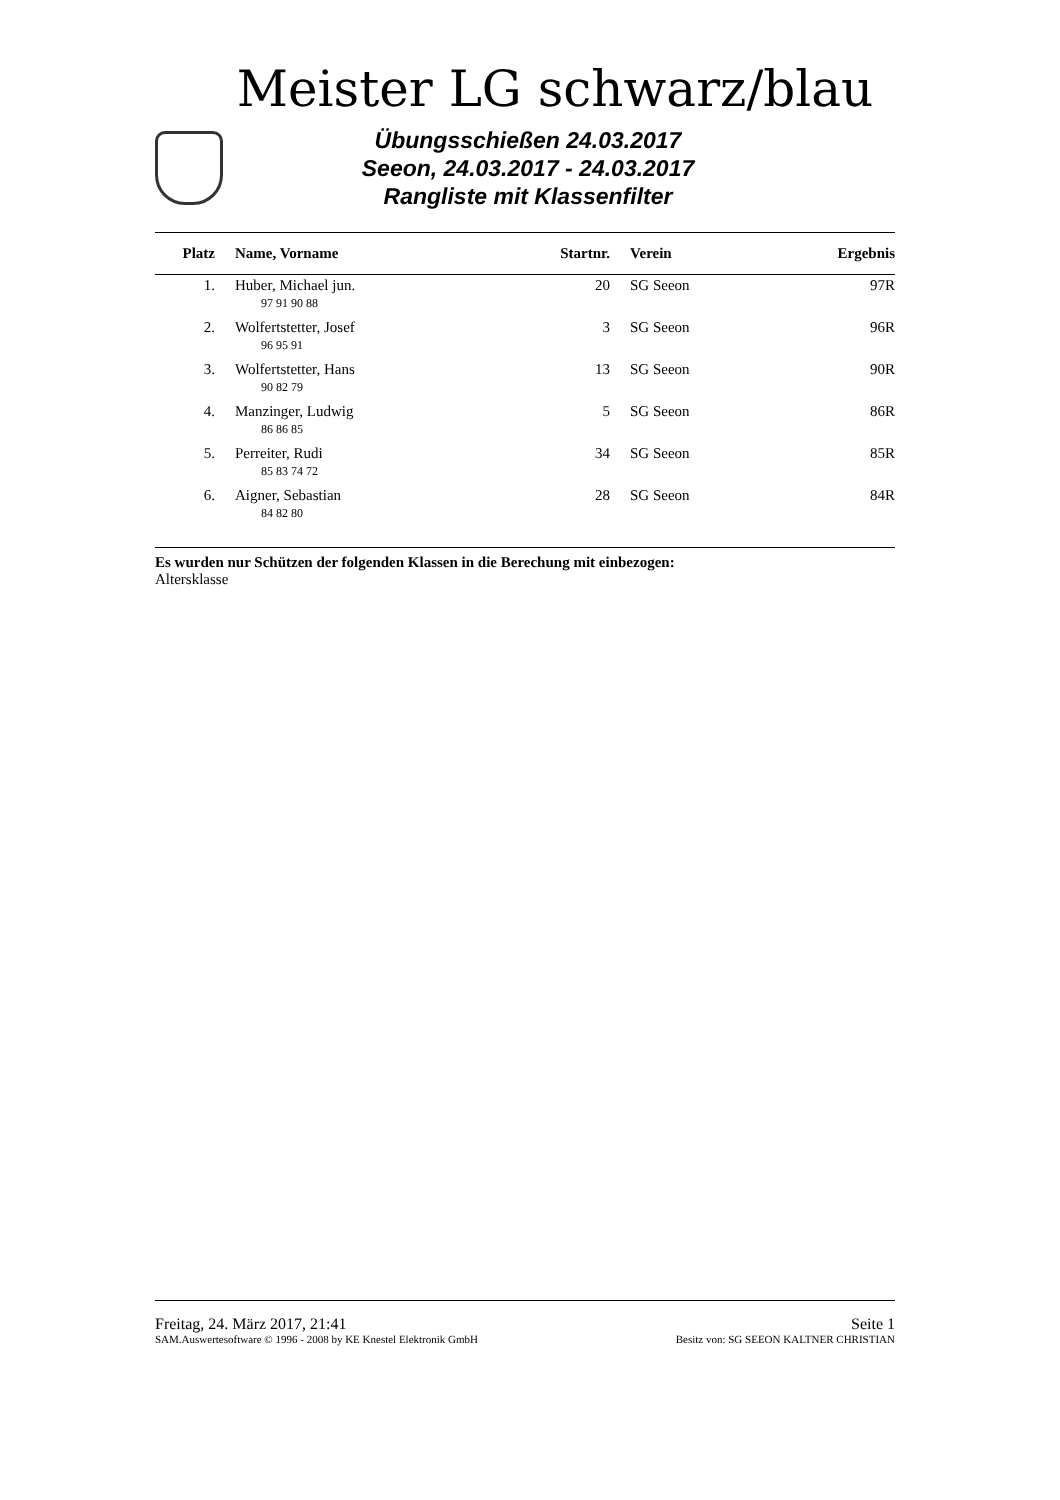Meister LG schwarz/blau
Übungsschießen 24.03.2017
Seeon, 24.03.2017 - 24.03.2017
Rangliste mit Klassenfilter
| Platz | Name, Vorname | Startnr. | Verein | Ergebnis |
| --- | --- | --- | --- | --- |
| 1. | Huber, Michael jun. | 20 | SG Seeon | 97R |
| | 97 91 90 88 | | | |
| 2. | Wolfertstetter, Josef | 3 | SG Seeon | 96R |
| | 96 95 91 | | | |
| 3. | Wolfertstetter, Hans | 13 | SG Seeon | 90R |
| | 90 82 79 | | | |
| 4. | Manzinger, Ludwig | 5 | SG Seeon | 86R |
| | 86 86 85 | | | |
| 5. | Perreiter, Rudi | 34 | SG Seeon | 85R |
| | 85 83 74 72 | | | |
| 6. | Aigner, Sebastian | 28 | SG Seeon | 84R |
| | 84 82 80 | | | |
Es wurden nur Schützen der folgenden Klassen in die Berechung mit einbezogen:
Altersklasse
Freitag, 24. März 2017, 21:41 Seite 1
SAM.Auswertesoftware © 1996 - 2008 by KE Knestel Elektronik GmbH Besitz von: SG SEEON KALTNER CHRISTIAN